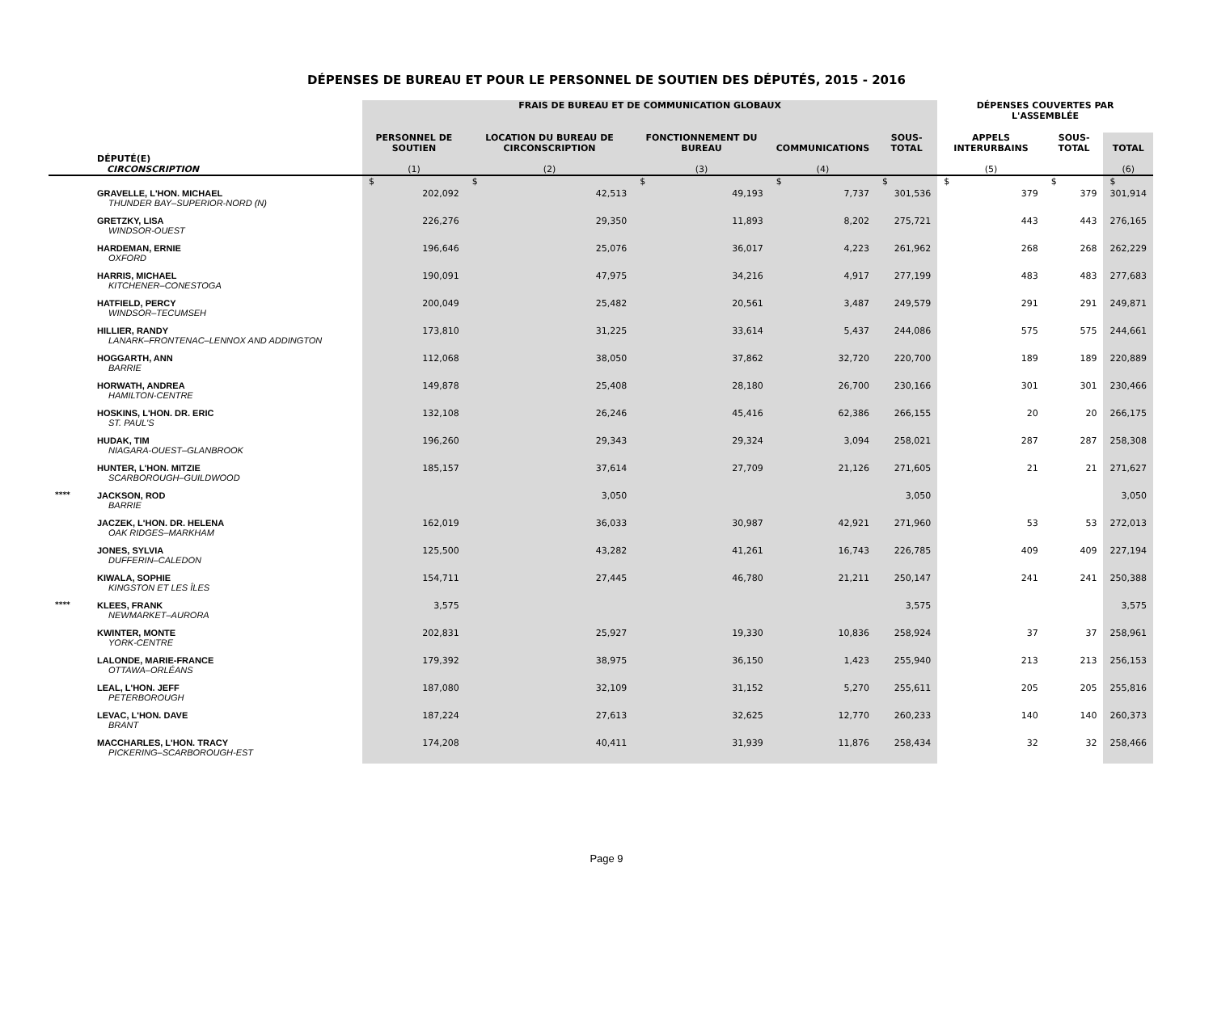DÉPENSES DE BUREAU ET POUR LE PERSONNEL DE SOUTIEN DES DÉPUTÉS, 2015 - 2016
| | | FRAIS DE BUREAU ET DE COMMUNICATION GLOBAUX | | | | | DÉPENSES COUVERTES PAR L'ASSEMBLÉE | | |
| --- | --- | --- | --- | --- | --- | --- | --- | --- | --- |
| | DÉPUTÉ(E) CIRCONSCRIPTION | PERSONNEL DE SOUTIEN (1) | LOCATION DU BUREAU DE CIRCONSCRIPTION (2) | FONCTIONNEMENT DU BUREAU (3) | COMMUNICATIONS (4) | SOUS-TOTAL | APPELS INTERURBAINS (5) | SOUS-TOTAL | TOTAL (6) |
| | | $ | $ | $ | $ | $ | $ | $ | $ |
| | GRAVELLE, L'HON. MICHAEL THUNDER BAY–SUPERIOR-NORD (N) | 202,092 | 42,513 | 49,193 | 7,737 | 301,536 | 379 | 379 | 301,914 |
| | GRETZKY, LISA WINDSOR-OUEST | 226,276 | 29,350 | 11,893 | 8,202 | 275,721 | 443 | 443 | 276,165 |
| | HARDEMAN, ERNIE OXFORD | 196,646 | 25,076 | 36,017 | 4,223 | 261,962 | 268 | 268 | 262,229 |
| | HARRIS, MICHAEL KITCHENER–CONESTOGA | 190,091 | 47,975 | 34,216 | 4,917 | 277,199 | 483 | 483 | 277,683 |
| | HATFIELD, PERCY WINDSOR–TECUMSEH | 200,049 | 25,482 | 20,561 | 3,487 | 249,579 | 291 | 291 | 249,871 |
| | HILLIER, RANDY LANARK–FRONTENAC–LENNOX AND ADDINGTON | 173,810 | 31,225 | 33,614 | 5,437 | 244,086 | 575 | 575 | 244,661 |
| | HOGGARTH, ANN BARRIE | 112,068 | 38,050 | 37,862 | 32,720 | 220,700 | 189 | 189 | 220,889 |
| | HORWATH, ANDREA HAMILTON-CENTRE | 149,878 | 25,408 | 28,180 | 26,700 | 230,166 | 301 | 301 | 230,466 |
| | HOSKINS, L'HON. DR. ERIC ST. PAUL'S | 132,108 | 26,246 | 45,416 | 62,386 | 266,155 | 20 | 20 | 266,175 |
| | HUDAK, TIM NIAGARA-OUEST–GLANBROOK | 196,260 | 29,343 | 29,324 | 3,094 | 258,021 | 287 | 287 | 258,308 |
| | HUNTER, L'HON. MITZIE SCARBOROUGH–GUILDWOOD | 185,157 | 37,614 | 27,709 | 21,126 | 271,605 | 21 | 21 | 271,627 |
| **** | JACKSON, ROD BARRIE | | 3,050 | | | 3,050 | | | 3,050 |
| | JACZEK, L'HON. DR. HELENA OAK RIDGES–MARKHAM | 162,019 | 36,033 | 30,987 | 42,921 | 271,960 | 53 | 53 | 272,013 |
| | JONES, SYLVIA DUFFERIN–CALEDON | 125,500 | 43,282 | 41,261 | 16,743 | 226,785 | 409 | 409 | 227,194 |
| | KIWALA, SOPHIE KINGSTON ET LES ÎLES | 154,711 | 27,445 | 46,780 | 21,211 | 250,147 | 241 | 241 | 250,388 |
| **** | KLEES, FRANK NEWMARKET–AURORA | 3,575 | | | | 3,575 | | | 3,575 |
| | KWINTER, MONTE YORK-CENTRE | 202,831 | 25,927 | 19,330 | 10,836 | 258,924 | 37 | 37 | 258,961 |
| | LALONDE, MARIE-FRANCE OTTAWA–ORLÉANS | 179,392 | 38,975 | 36,150 | 1,423 | 255,940 | 213 | 213 | 256,153 |
| | LEAL, L'HON. JEFF PETERBOROUGH | 187,080 | 32,109 | 31,152 | 5,270 | 255,611 | 205 | 205 | 255,816 |
| | LEVAC, L'HON. DAVE BRANT | 187,224 | 27,613 | 32,625 | 12,770 | 260,233 | 140 | 140 | 260,373 |
| | MACCHARLES, L'HON. TRACY PICKERING–SCARBOROUGH-EST | 174,208 | 40,411 | 31,939 | 11,876 | 258,434 | 32 | 32 | 258,466 |
Page 9